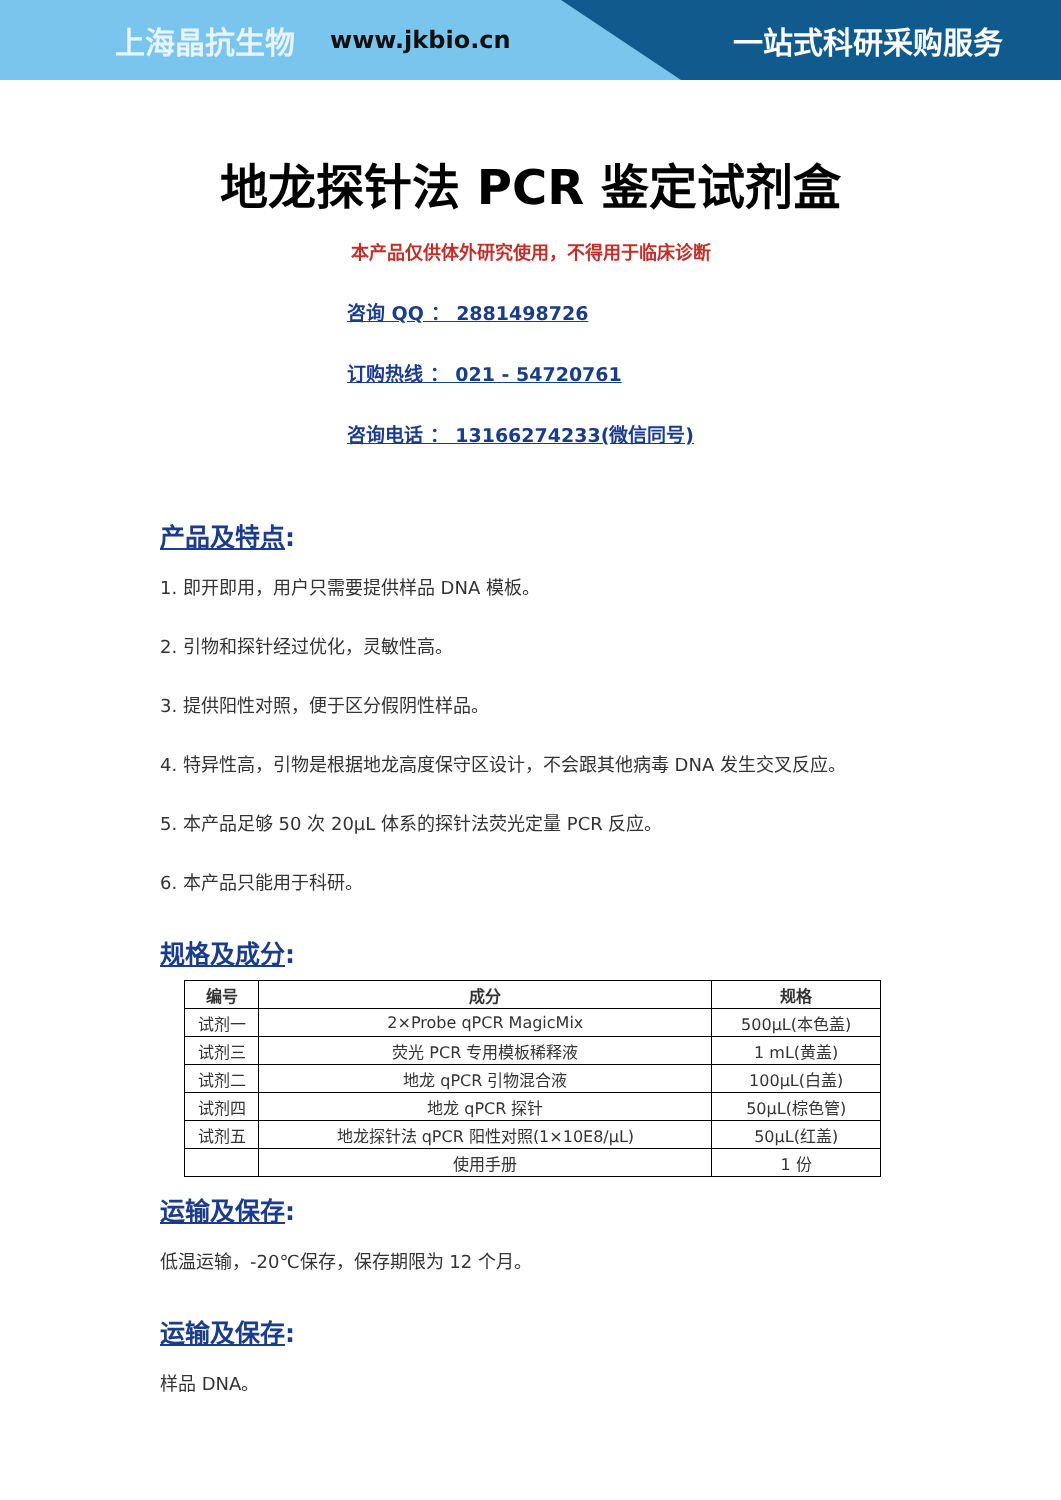上海晶抗生物 www.jkbio.cn 一站式科研采购服务
地龙探针法 PCR 鉴定试剂盒
本产品仅供体外研究使用，不得用于临床诊断
咨询 QQ ： 2881498726
订购热线 ： 021 - 54720761
咨询电话 ： 13166274233(微信同号)
产品及特点:
1. 即开即用，用户只需要提供样品 DNA 模板。
2. 引物和探针经过优化，灵敏性高。
3. 提供阳性对照，便于区分假阴性样品。
4. 特异性高，引物是根据地龙高度保守区设计，不会跟其他病毒 DNA 发生交叉反应。
5. 本产品足够 50 次 20μL 体系的探针法荧光定量 PCR 反应。
6. 本产品只能用于科研。
规格及成分:
| 编号 | 成分 | 规格 |
| --- | --- | --- |
| 试剂一 | 2×Probe qPCR MagicMix | 500μL(本色盖) |
| 试剂三 | 荧光 PCR 专用模板稀释液 | 1 mL(黄盖) |
| 试剂二 | 地龙 qPCR 引物混合液 | 100μL(白盖) |
| 试剂四 | 地龙 qPCR 探针 | 50μL(棕色管) |
| 试剂五 | 地龙探针法 qPCR 阳性对照(1×10E8/μL) | 50μL(红盖) |
| | 使用手册 | 1 份 |
运输及保存:
低温运输，-20℃保存，保存期限为 12 个月。
运输及保存:
样品 DNA。